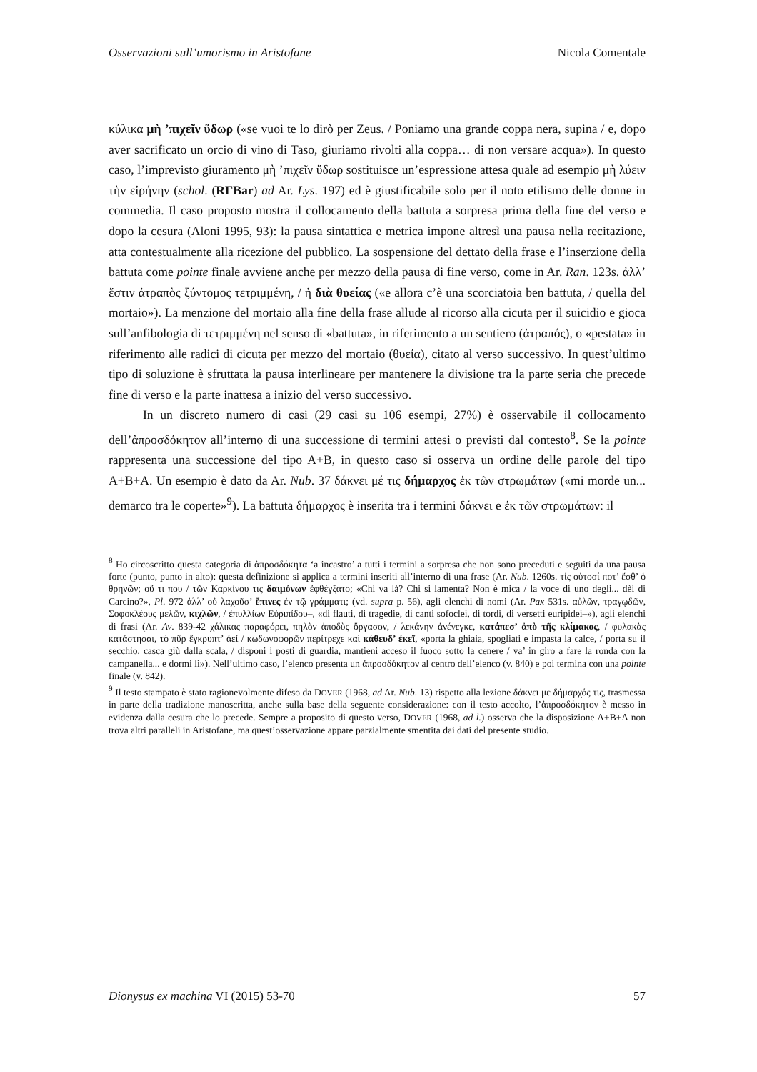Osservazioni sull’umorismo in Aristofane Nicola Comentale
κύλικα μὴ ’πιχεῖν ὕδωρ («se vuoi te lo dirò per Zeus. / Poniamo una grande coppa nera, supina / e, dopo aver sacrificato un orcio di vino di Taso, giuriamo rivolti alla coppa… di non versare acqua»). In questo caso, l’imprevisto giuramento μὴ ’πιχεῖν ὕδωρ sostituisce un’espressione attesa quale ad esempio μὴ λύειν τὴν εἰρήνην (schol. (RΓBar) ad Ar. Lys. 197) ed è giustificabile solo per il noto etilismo delle donne in commedia. Il caso proposto mostra il collocamento della battuta a sorpresa prima della fine del verso e dopo la cesura (Aloni 1995, 93): la pausa sintattica e metrica impone altresì una pausa nella recitazione, atta contestualmente alla ricezione del pubblico. La sospensione del dettato della frase e l’inserzione della battuta come pointe finale avviene anche per mezzo della pausa di fine verso, come in Ar. Ran. 123s. ἀλλ’ ἔστιν ἀτραπὸς ξύντομος τετριμμένη, / ἡ διὰ θυείας («e allora c’è una scorciatoia ben battuta, / quella del mortaio»). La menzione del mortaio alla fine della frase allude al ricorso alla cicuta per il suicidio e gioca sull’anfibologia di τετριμμένη nel senso di «battuta», in riferimento a un sentiero (ἀτραπός), o «pestata» in riferimento alle radici di cicuta per mezzo del mortaio (θυεία), citato al verso successivo. In quest’ultimo tipo di soluzione è sfruttata la pausa interlineare per mantenere la divisione tra la parte seria che precede fine di verso e la parte inattesa a inizio del verso successivo.
In un discreto numero di casi (29 casi su 106 esempi, 27%) è osservabile il collocamento dell’ἀπροσδόκητον all’interno di una successione di termini attesi o previsti dal contesto<sup>8</sup>. Se la pointe rappresenta una successione del tipo A+B, in questo caso si osserva un ordine delle parole del tipo A+B+A. Un esempio è dato da Ar. Nub. 37 δάκνει μέ τις δήμαρχος ἐκ τῶν στρωμάτων («mi morde un... demarco tra le coperte»<sup>9</sup>). La battuta δήμαρχος è inserita tra i termini δάκνει e ἐκ τῶν στρωμάτων: il
<sup>8</sup> Ho circoscritto questa categoria di ἀπροσδόκητα ‘a incastro’ a tutti i termini a sorpresa che non sono preceduti e seguiti da una pausa forte (punto, punto in alto): questa definizione si applica a termini inseriti all’interno di una frase (Ar. Nub. 1260s. τίς οὑτοσί ποτ’ ἔσθ’ ὁ θρηνῶν; οὔ τι που / τῶν Καρκίνου τις δαιμόνων ἐφθέγξατο; «Chi va là? Chi si lamenta? Non è mica / la voce di uno degli... dèi di Carcino?», Pl. 972 ἀλλ’ οὐ λαχοῦσ’ ἔπινες ἐν τῷ γράμματι; (vd. supra p. 56), agli elenchi di nomi (Ar. Pax 531s. αὐλῶν, τραγῳδῶν, Σοφοκλέους μελῶν, κιχλῶν, / ἐπυλλίων Εὐριπίδου–, «di flauti, di tragedie, di canti sofoclei, di tordi, di versetti euripidei–»), agli elenchi di frasi (Ar. Av. 839-42 χάλικας παραφόρει, πηλὸν ἀποδὺς ὄργασον, / λεκάνην ἀνένεγκε, κατάπεσ’ ἀπὸ τῆς κλίμακος, / φυλακὰς κατάστησαι, τὸ πῦρ ἔγκρυπτ’ ἀεί / κωδωνοφορῶν περίτρεχε καὶ κάθευδ’ ἐκεῖ, «porta la ghiaia, spogliati e impasta la calce, / porta su il secchio, casca giù dalla scala, / disponi i posti di guardia, mantieni acceso il fuoco sotto la cenere / va’ in giro a fare la ronda con la campanella... e dormi lì»). Nell’ultimo caso, l’elenco presenta un ἀπροσδόκητον al centro dell’elenco (v. 840) e poi termina con una pointe finale (v. 842).
<sup>9</sup> Il testo stampato è stato ragionevolmente difeso da DOVER (1968, ad Ar. Nub. 13) rispetto alla lezione δάκνει με δήμαρχός τις, trasmessa in parte della tradizione manoscritta, anche sulla base della seguente considerazione: con il testo accolto, l’ἀπροσδόκητον è messo in evidenza dalla cesura che lo precede. Sempre a proposito di questo verso, DOVER (1968, ad l.) osserva che la disposizione A+B+A non trova altri paralleli in Aristofane, ma quest’osservazione appare parzialmente smentita dai dati del presente studio.
Dionysus ex machina VI (2015) 53-70 57